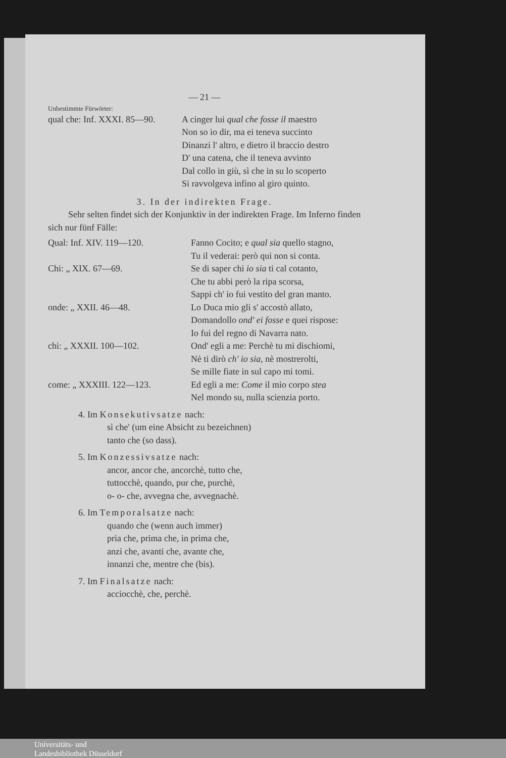— 21 —
Unbestimmte Fürwörter:
qual che: Inf. XXXI. 85—90.
A cinger lui qual che fosse il maestro
Non so io dir, ma ei teneva succinto
Dinanzi l' altro, e dietro il braccio destro
D' una catena, che il teneva avvinto
Dal collo in giù, sì che in su lo scoperto
Si ravvolgeva infino al giro quinto.
3. In der indirekten Frage.
Sehr selten findet sich der Konjunktiv in der indirekten Frage. Im Inferno finden sich nur fünf Fälle:
Qual: Inf. XIV. 119—120. Fanno Cocito; e qual sia quello stagno,
Tu il vederai: però qui non si conta.
Chi: „ XIX. 67—69. Se di saper chi io sia ti cal cotanto,
Che tu abbi però la ripa scorsa,
Sappi ch' io fui vestito del gran manto.
onde: „ XXII. 46—48. Lo Duca mio gli s' accostò allato,
Domandollo ond' ei fosse e quei rispose:
Io fui del regno di Navarra nato.
chi: „ XXXII. 100—102. Ond' egli a me: Perchè tu mi dischiomi,
Nè ti dirò ch' io sia, nè mostrerolti,
Se mille fiate in sul capo mi tomi.
come: „ XXXIII. 122—123. Ed egli a me: Come il mio corpo stea
Nel mondo su, nulla scienzia porto.
4. Im Konsekutivsatze nach:
sì che' (um eine Absicht zu bezeichnen)
tanto che (so dass).
5. Im Konzessivsatze nach:
ancor, ancor che, ancorchè, tutto che,
tuttocchè, quando, pur che, purchè,
o- o- che, avvegna che, avvegnachè.
6. Im Temporalsatze nach:
quando che (wenn auch immer)
pria che, prima che, in prima che,
anzi che, avanti che, avante che,
innanzi che, mentre che (bis).
7. Im Finalsatze nach:
acciocchè, che, perchè.
Universitäts- und
Landesbibliothek Düsseldorf